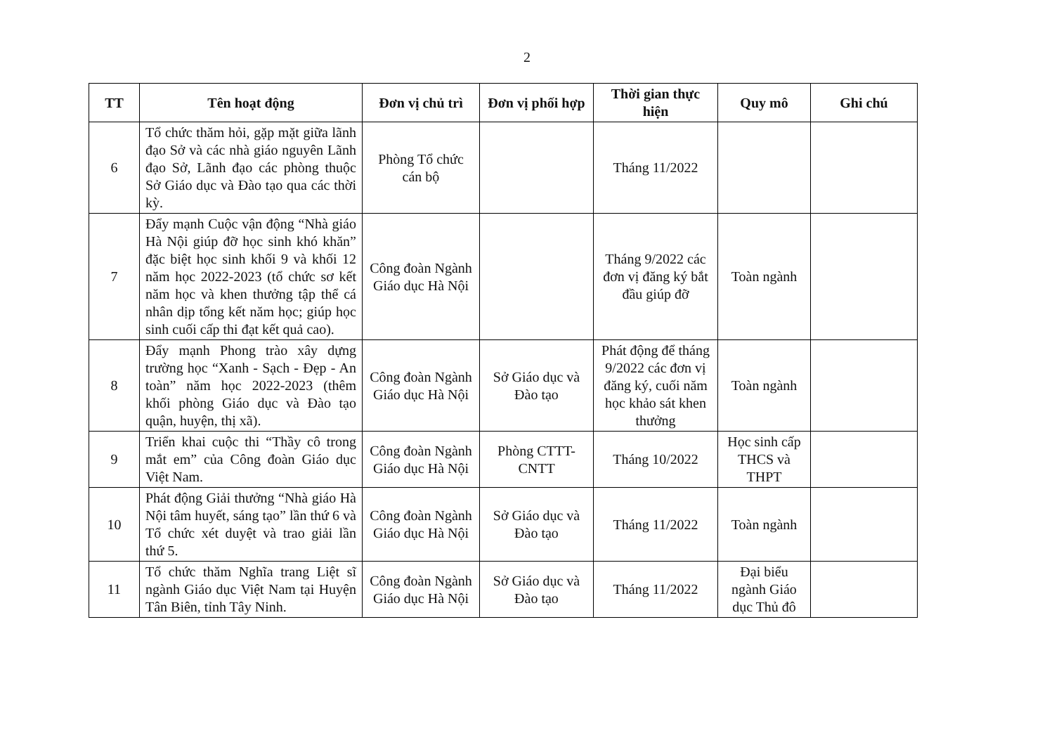2
| TT | Tên hoạt động | Đơn vị chủ trì | Đơn vị phối hợp | Thời gian thực hiện | Quy mô | Ghi chú |
| --- | --- | --- | --- | --- | --- | --- |
| 6 | Tổ chức thăm hỏi, gặp mặt giữa lãnh đạo Sở và các nhà giáo nguyên Lãnh đạo Sở, Lãnh đạo các phòng thuộc Sở Giáo dục và Đào tạo qua các thời kỳ. | Phòng Tổ chức cán bộ | | Tháng 11/2022 | | |
| 7 | Đẩy mạnh Cuộc vận động “Nhà giáo Hà Nội giúp đỡ học sinh khó khăn” đặc biệt học sinh khối 9 và khối 12 năm học 2022-2023 (tổ chức sơ kết năm học và khen thưởng tập thể cá nhân dịp tổng kết năm học; giúp học sinh cuối cấp thi đạt kết quả cao). | Công đoàn Ngành Giáo dục Hà Nội | | Tháng 9/2022 các đơn vị đăng ký bắt đầu giúp đỡ | Toàn ngành | |
| 8 | Đẩy mạnh Phong trào xây dựng trường học “Xanh - Sạch - Đẹp - An toàn” năm học 2022-2023 (thêm khối phòng Giáo dục và Đào tạo quận, huyện, thị xã). | Công đoàn Ngành Giáo dục Hà Nội | Sở Giáo dục và Đào tạo | Phát động để tháng 9/2022 các đơn vị đăng ký, cuối năm học khảo sát khen thưởng | Toàn ngành | |
| 9 | Triển khai cuộc thi “Thầy cô trong mắt em” của Công đoàn Giáo dục Việt Nam. | Công đoàn Ngành Giáo dục Hà Nội | Phòng CTTT-CNTT | Tháng 10/2022 | Học sinh cấp THCS và THPT | |
| 10 | Phát động Giải thưởng “Nhà giáo Hà Nội tâm huyết, sáng tạo” lần thứ 6 và Tổ chức xét duyệt và trao giải lần thứ 5. | Công đoàn Ngành Giáo dục Hà Nội | Sở Giáo dục và Đào tạo | Tháng 11/2022 | Toàn ngành | |
| 11 | Tổ chức thăm Nghĩa trang Liệt sĩ ngành Giáo dục Việt Nam tại Huyện Tân Biên, tỉnh Tây Ninh. | Công đoàn Ngành Giáo dục Hà Nội | Sở Giáo dục và Đào tạo | Tháng 11/2022 | Đại biểu ngành Giáo dục Thủ đô | |